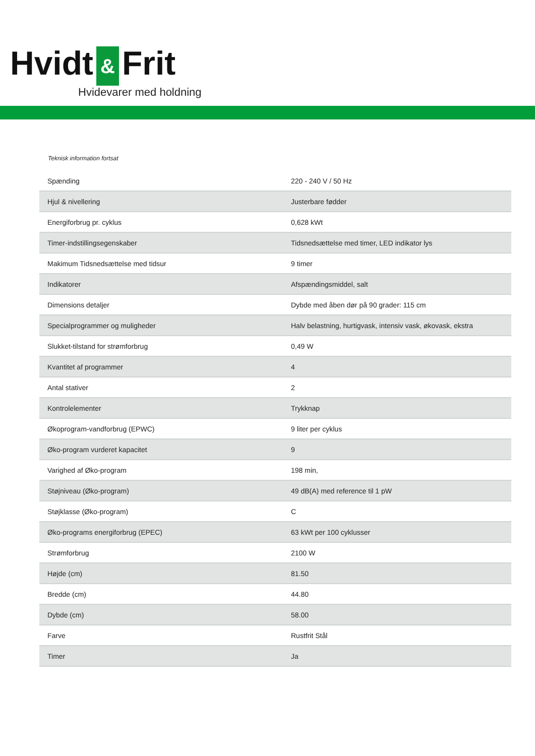Hvidt & Frit
Hvidevarer med holdning
Teknisk information fortsat
| Spænding | 220 - 240 V / 50 Hz |
| Hjul & nivellering | Justerbare fødder |
| Energiforbrug pr. cyklus | 0,628 kWt |
| Timer-indstillingsegenskaber | Tidsnedsættelse med timer, LED indikator lys |
| Makimum Tidsnedsættelse med tidsur | 9 timer |
| Indikatorer | Afspændingsmiddel, salt |
| Dimensions detaljer | Dybde med åben dør på 90 grader: 115 cm |
| Specialprogrammer og muligheder | Halv belastning, hurtigvask, intensiv vask, økovask, ekstra |
| Slukket-tilstand for strømforbrug | 0,49 W |
| Kvantitet af programmer | 4 |
| Antal stativer | 2 |
| Kontrolelementer | Trykknap |
| Økoprogram-vandforbrug (EPWC) | 9 liter per cyklus |
| Øko-program vurderet kapacitet | 9 |
| Varighed af Øko-program | 198 min, |
| Støjniveau (Øko-program) | 49 dB(A) med reference til 1 pW |
| Støjklasse (Øko-program) | C |
| Øko-programs energiforbrug (EPEC) | 63 kWt per 100 cyklusser |
| Strømforbrug | 2100 W |
| Højde (cm) | 81.50 |
| Bredde (cm) | 44.80 |
| Dybde (cm) | 58.00 |
| Farve | Rustfrit Stål |
| Timer | Ja |